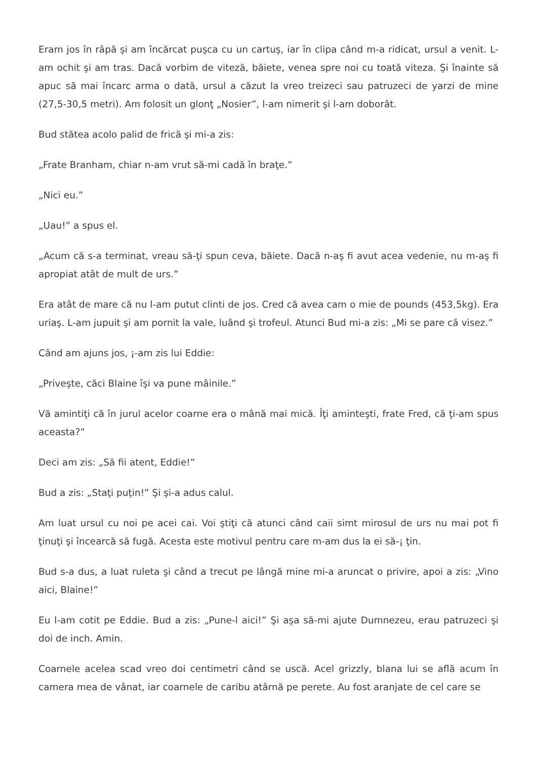Eram jos în râpă şi am încărcat puşca cu un cartuş, iar în clipa când m-a ridicat, ursul a venit. L-am ochit şi am tras. Dacă vorbim de viteză, băiete, venea spre noi cu toată viteza. Şi înainte să apuc să mai încarc arma o dată, ursul a căzut la vreo treizeci sau patruzeci de yarzi de mine (27,5-30,5 metri). Am folosit un glonţ „Nosier”, l-am nimerit şi l-am doborât.
Bud stătea acolo palid de frică şi mi-a zis:
„Frate Branham, chiar n-am vrut să-mi cadă în braţe.”
„Nici eu.”
„Uau!” a spus el.
„Acum că s-a terminat, vreau să-ţi spun ceva, băiete. Dacă n-aş fi avut acea vedenie, nu m-aş fi apropiat atât de mult de urs.”
Era atât de mare că nu l-am putut clinti de jos. Cred că avea cam o mie de pounds (453,5kg). Era uriaş. L-am jupuit şi am pornit la vale, luând şi trofeul. Atunci Bud mi-a zis: „Mi se pare că visez.”
Când am ajuns jos, ¡-am zis lui Eddie:
„Priveşte, căci Blaine îşi va pune mâinile.”
Vă amintiţi că în jurul acelor coarne era o mână mai mică. Îţi aminteşti, frate Fred, că ţi-am spus aceasta?”
Deci am zis: „Să fii atent, Eddie!”
Bud a zis: „Staţi puţin!” Şi şi-a adus calul.
Am luat ursul cu noi pe acei cai. Voi ştiţi că atunci când caii simt mirosul de urs nu mai pot fi ţinuţi şi încearcă să fugă. Acesta este motivul pentru care m-am dus la ei să-¡ ţin.
Bud s-a dus, a luat ruleta şi când a trecut pe lângă mine mi-a aruncat o privire, apoi a zis: „Vino aici, Blaine!”
Eu l-am cotit pe Eddie. Bud a zis: „Pune-l aici!” Şi aşa să-mi ajute Dumnezeu, erau patruzeci şi doi de inch. Amin.
Coarnele acelea scad vreo doi centimetri când se uscă. Acel grizzly, blana lui se află acum în camera mea de vânat, iar coarnele de caribu atârnă pe perete. Au fost aranjate de cel care se